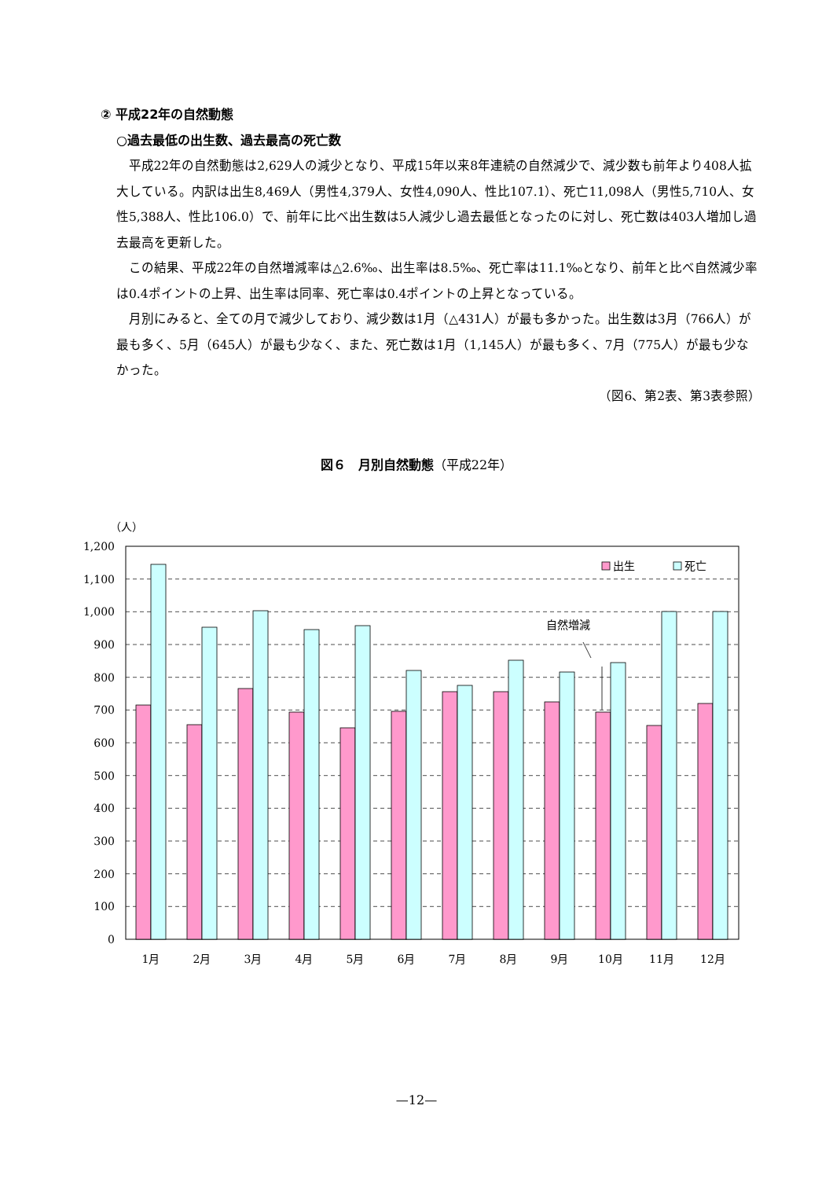② 平成22年の自然動態
○過去最低の出生数、過去最高の死亡数
平成22年の自然動態は2,629人の減少となり、平成15年以来8年連続の自然減少で、減少数も前年より408人拡大している。内訳は出生8,469人（男性4,379人、女性4,090人、性比107.1）、死亡11,098人（男性5,710人、女性5,388人、性比106.0）で、前年に比べ出生数は5人減少し過去最低となったのに対し、死亡数は403人増加し過去最高を更新した。
この結果、平成22年の自然増減率は△2.6‰、出生率は8.5‰、死亡率は11.1‰となり、前年と比べ自然減少率は0.4ポイントの上昇、出生率は同率、死亡率は0.4ポイントの上昇となっている。
月別にみると、全ての月で減少しており、減少数は1月（△431人）が最も多かった。出生数は3月（766人）が最も多く、5月（645人）が最も少なく、また、死亡数は1月（1,145人）が最も多く、7月（775人）が最も少なかった。
（図6、第2表、第3表参照）
図６　月別自然動態（平成22年）
（人）
1,200
1,100
1,000
900
800
700
600
500
400
300
200
100
0
出生
死亡
自然増減
1月
2月
3月
4月
5月
6月
7月
8月
9月
10月
11月
12月
—12—